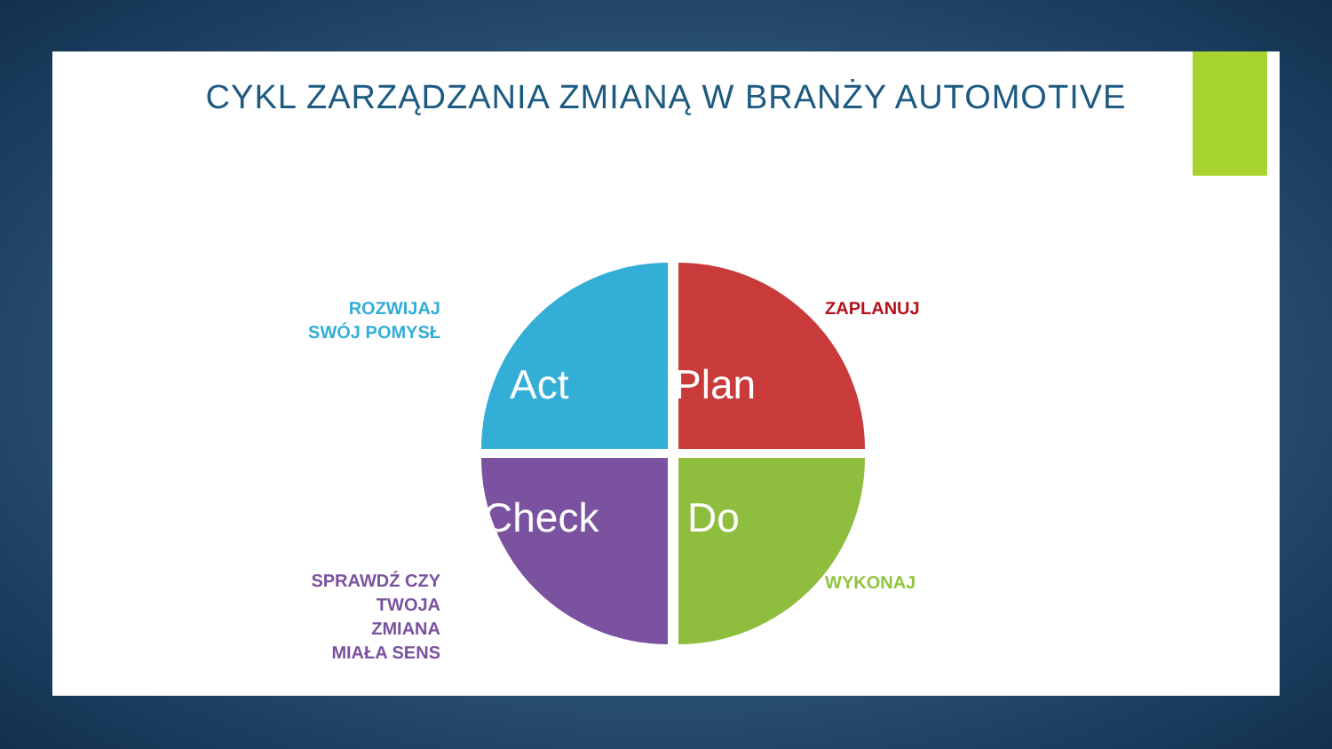CYKL ZARZĄDZANIA ZMIANĄ W BRANŻY AUTOMOTIVE
Act Plan
Check Do
ROZWIJAJ
SWÓJ POMYSŁ
ZAPLANUJ
SPRAWDŹ CZY
TWOJA
ZMIANA
MIAŁA SENS
WYKONAJ